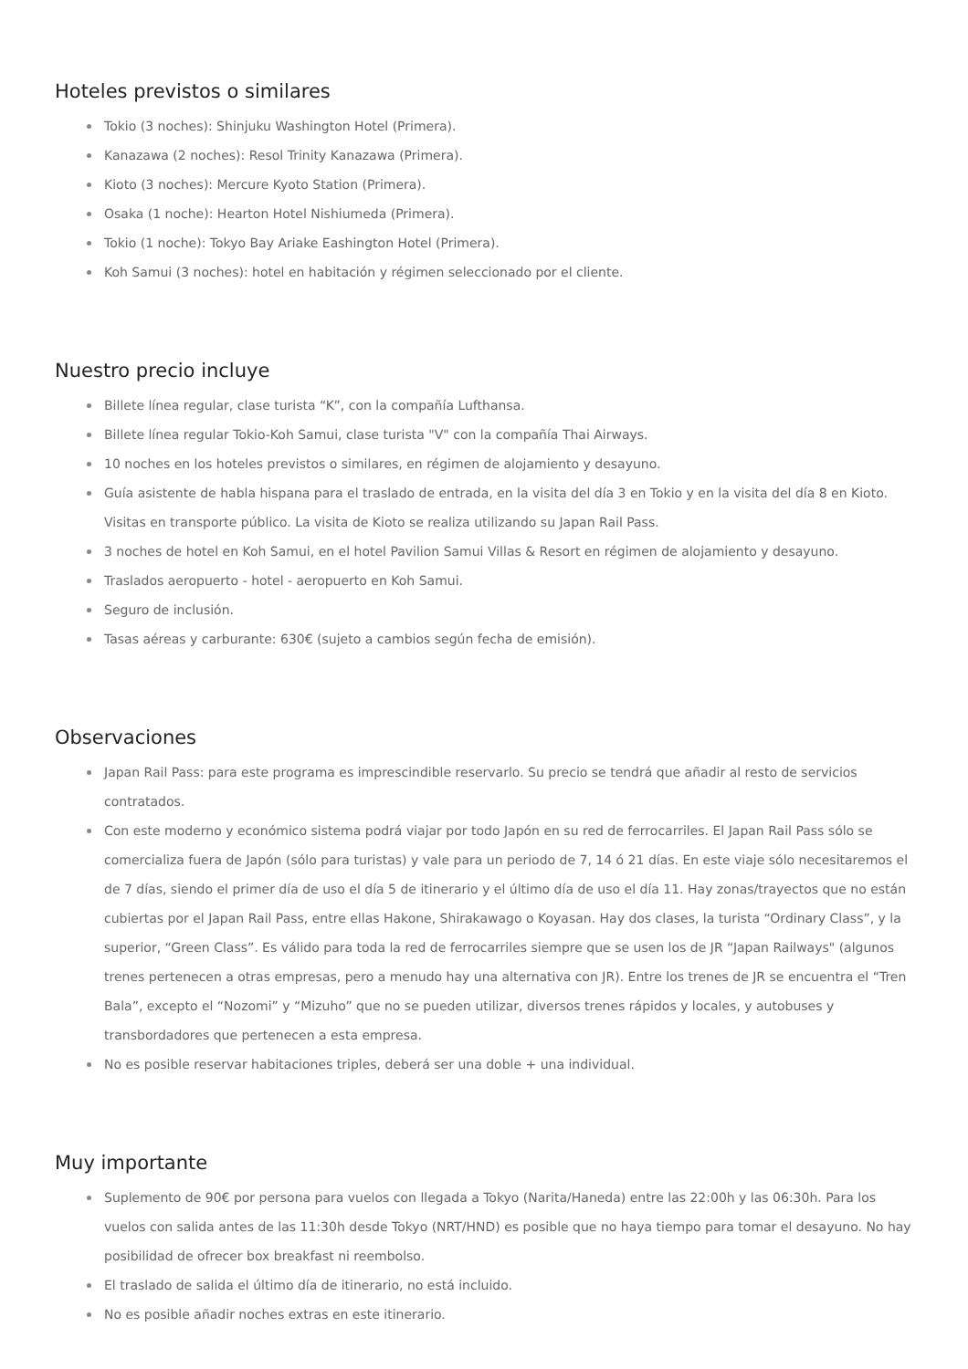Hoteles previstos o similares
Tokio (3 noches): Shinjuku Washington Hotel (Primera).
Kanazawa (2 noches): Resol Trinity Kanazawa (Primera).
Kioto (3 noches): Mercure Kyoto Station (Primera).
Osaka (1 noche): Hearton Hotel Nishiumeda (Primera).
Tokio (1 noche): Tokyo Bay Ariake Eashington Hotel (Primera).
Koh Samui (3 noches): hotel en habitación y régimen seleccionado por el cliente.
Nuestro precio incluye
Billete línea regular, clase turista “K”, con la compañía Lufthansa.
Billete línea regular Tokio-Koh Samui, clase turista "V" con la compañía Thai Airways.
10 noches en los hoteles previstos o similares, en régimen de alojamiento y desayuno.
Guía asistente de habla hispana para el traslado de entrada, en la visita del día 3 en Tokio y en la visita del día 8 en Kioto. Visitas en transporte público. La visita de Kioto se realiza utilizando su Japan Rail Pass.
3 noches de hotel en Koh Samui, en el hotel Pavilion Samui Villas & Resort en régimen de alojamiento y desayuno.
Traslados aeropuerto - hotel - aeropuerto en Koh Samui.
Seguro de inclusión.
Tasas aéreas y carburante: 630€ (sujeto a cambios según fecha de emisión).
Observaciones
Japan Rail Pass: para este programa es imprescindible reservarlo. Su precio se tendrá que añadir al resto de servicios contratados.
Con este moderno y económico sistema podrá viajar por todo Japón en su red de ferrocarriles. El Japan Rail Pass sólo se comercializa fuera de Japón (sólo para turistas) y vale para un periodo de 7, 14 ó 21 días. En este viaje sólo necesitaremos el de 7 días, siendo el primer día de uso el día 5 de itinerario y el último día de uso el día 11. Hay zonas/trayectos que no están cubiertas por el Japan Rail Pass, entre ellas Hakone, Shirakawago o Koyasan. Hay dos clases, la turista “Ordinary Class”, y la superior, “Green Class”. Es válido para toda la red de ferrocarriles siempre que se usen los de JR “Japan Railways" (algunos trenes pertenecen a otras empresas, pero a menudo hay una alternativa con JR). Entre los trenes de JR se encuentra el “Tren Bala”, excepto el “Nozomi” y “Mizuho” que no se pueden utilizar, diversos trenes rápidos y locales, y autobuses y transbordadores que pertenecen a esta empresa.
No es posible reservar habitaciones triples, deberá ser una doble + una individual.
Muy importante
Suplemento de 90€ por persona para vuelos con llegada a Tokyo (Narita/Haneda) entre las 22:00h y las 06:30h. Para los vuelos con salida antes de las 11:30h desde Tokyo (NRT/HND) es posible que no haya tiempo para tomar el desayuno. No hay posibilidad de ofrecer box breakfast ni reembolso.
El traslado de salida el último día de itinerario, no está incluido.
No es posible añadir noches extras en este itinerario.